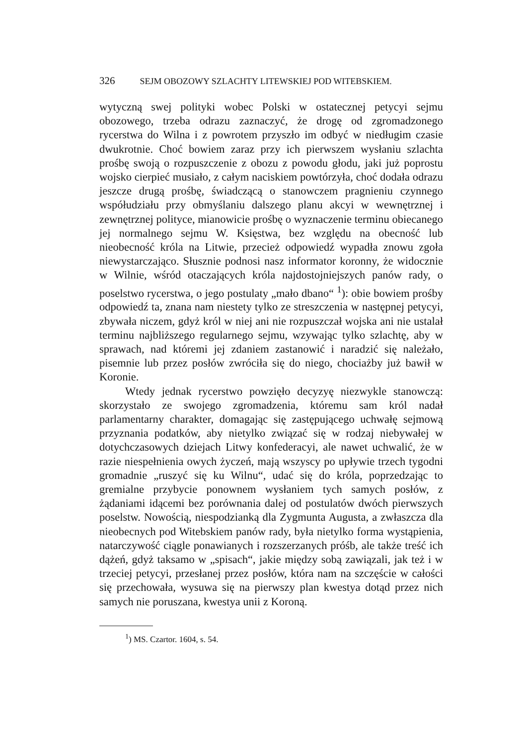326 SEJM OBOZOWY SZLACHTY LITEWSKIEJ POD WITEBSKIEM.
wytyczną swej polityki wobec Polski w ostatecznej petycyi sejmu obozowego, trzeba odrazu zaznaczyć, że drogę od zgromadzonego rycerstwa do Wilna i z powrotem przyszło im odbyć w niedługim czasie dwukrotnie. Choć bowiem zaraz przy ich pierwszem wysłaniu szlachta prośbę swoją o rozpuszczenie z obozu z powodu głodu, jaki już poprostu wojsko cierpieć musiało, z całym naciskiem powtórzyła, choć dodała odrazu jeszcze drugą prośbę, świadczącą o stanowczem pragnieniu czynnego współudziału przy obmyślaniu dalszego planu akcyi w wewnętrznej i zewnętrznej polityce, mianowicie prośbę o wyznaczenie terminu obiecanego jej normalnego sejmu W. Księstwa, bez względu na obecność lub nieobecność króla na Litwie, przecież odpowiedź wypadła znowu zgoła niewystarczająco. Słusznie podnosi nasz informator koronny, że widocznie w Wilnie, wśród otaczających króla najdostojniejszych panów rady, o poselstwo rycerstwa, o jego postulaty „mało dbano“ <sup>1</sup>): obie bowiem prośby odpowiedź ta, znana nam niestety tylko ze streszczenia w następnej petycyi, zbywała niczem, gdyż król w niej ani nie rozpuszczał wojska ani nie ustalał terminu najbliższego regularnego sejmu, wzywając tylko szlachtę, aby w sprawach, nad któremi jej zdaniem zastanowić i naradzić się należało, pisemnie lub przez posłów zwróciła się do niego, chociażby już bawił w Koronie.
Wtedy jednak rycerstwo powzięło decyzyę niezwykle stanowczą: skorzystało ze swojego zgromadzenia, któremu sam król nadał parlamentarny charakter, domagając się zastępującego uchwałę sejmową przyznania podatków, aby nietylko związać się w rodzaj niebywałej w dotychczasowych dziejach Litwy konfederacyi, ale nawet uchwalić, że w razie niespełnienia owych życzeń, mają wszyscy po upływie trzech tygodni gromadnie „ruszyć się ku Wilnu“, udać się do króla, poprzedzając to gremialne przybycie ponownem wysłaniem tych samych posłów, z żądaniami idącemi bez porównania dalej od postulatów dwóch pierwszych poselstw. Nowością, niespodzianką dla Zygmunta Augusta, a zwłaszcza dla nieobecnych pod Witebskiem panów rady, była nietylko forma wystąpienia, natarczywość ciągle ponawianych i rozszerzanych próśb, ale także treść ich dążeń, gdyż taksamo w „spisach“, jakie między sobą zawiązali, jak też i w trzeciej petycyi, przesłanej przez posłów, która nam na szczęście w całości się przechowała, wysuwa się na pierwszy plan kwestya dotąd przez nich samych nie poruszana, kwestya unii z Koroną.
<sup>1</sup>) MS. Czartor. 1604, s. 54.